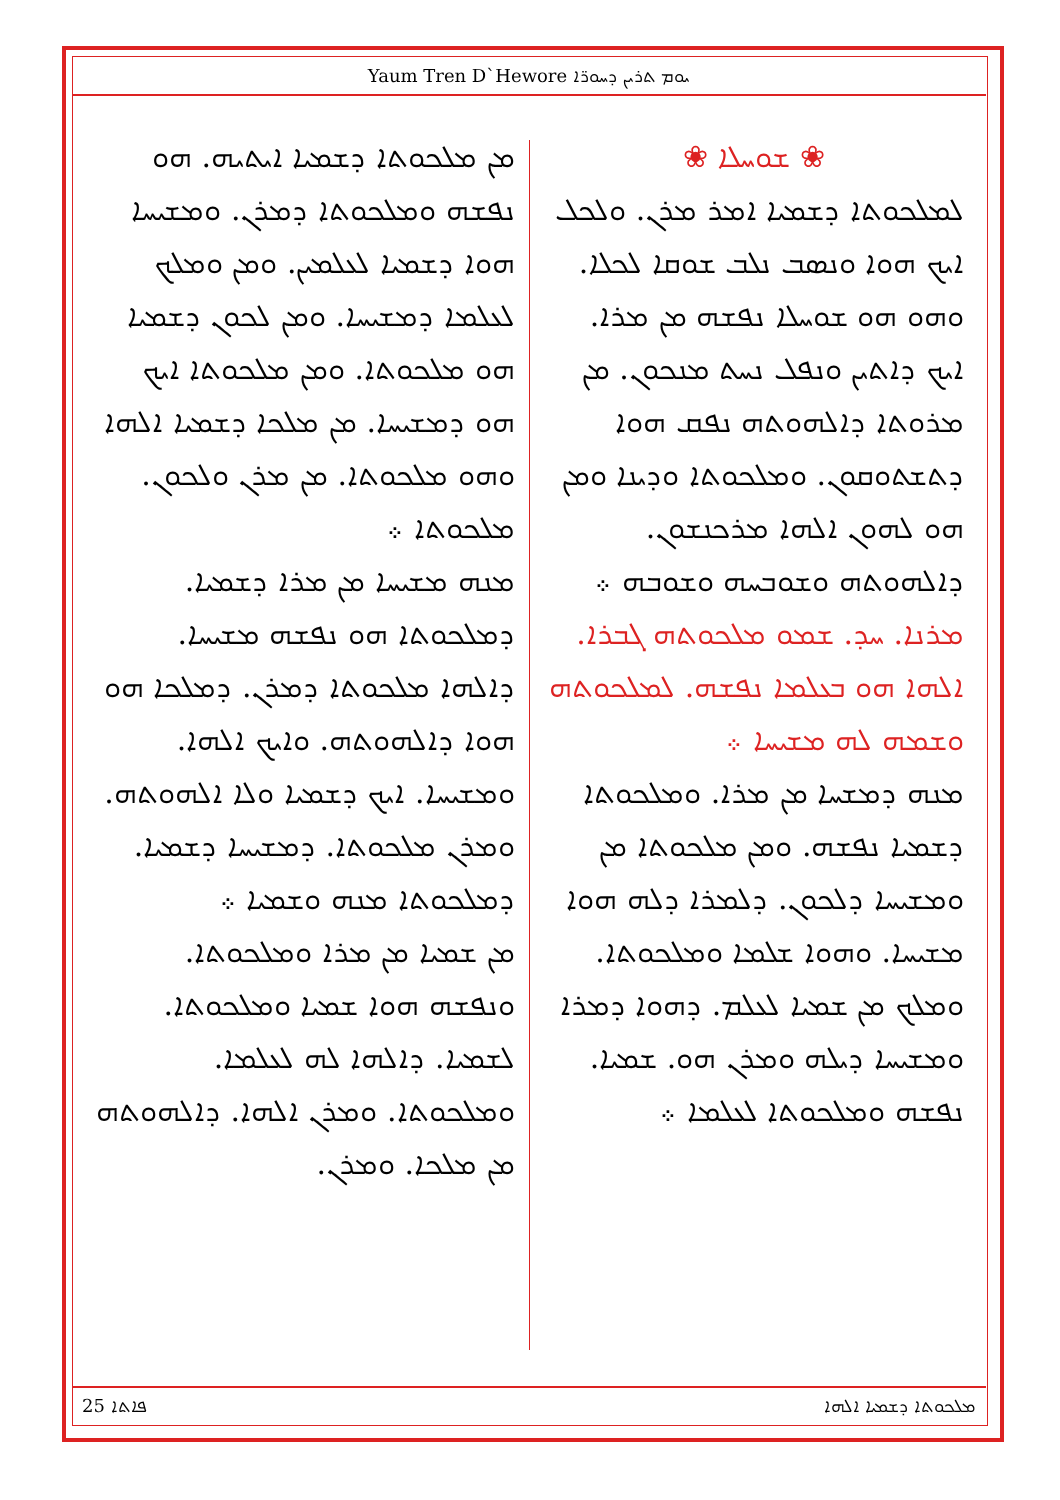Yaum Tren D`Hewore ܝܘܡ ܬܪܝܢ ܕܚܘܪ̈ܐ
❀ ܫܘܚܠܐ ❀
ܠܡܠܟܘܬܐ ܕܫܡܝܐ ܐܡܪ ܡܪܢ. ܘܠܟܠ ܐܝܟ ܗܘܐ ܘܢܣܒ ܢܠܒ ܫܘܩܐ ܠܟܠܐ. ܘܗܘ ܗܘ ܫܘܚܠܐ ܢܦܫܗ ܡܢ ܡܪܐ. ܐܝܟ ܕܐܬܝܢ ܘܢܦܠ ܢܚܬ ܡܢܟܘܢ. ܡܢ ܡܪܘܬܐ ܕܐܠܗܘܬܗ ܢܦܩ ܗܘܐ ܕܬܫܬܘܩܘܢ. ܘܡܠܟܘܬܐ ܘܕܝܢܐ ܘܡܢ ܗܘ ܠܗܘܢ ܐܠܗܐ ܡܪܟܢܫܘܢ. ܕܐܠܗܘܬܗ ܘܫܘܒܚܗ ܘܫܘܒܗ ܀
ܡܪܢܐ. ܚܕ. ܫܡܘ ܡܠܟܘܬܗ ܓܒܪܐ. ܐܠܗܐ ܗܘ ܒܥܠܡܐ ܢܦܫܗ. ܠܡܠܟܘܬܗ ܘܫܡܗ ܠܗ ܡܫܝܚܐ ܀
ܡܢܗ ܕܡܫܚܐ ܡܢ ܡܪܐ. ܘܡܠܟܘܬܐ ܕܫܡܝܐ ܢܦܫܗ. ܘܡܢ ܡܠܟܘܬܐ ܡܢ ܘܡܫܝܚܐ ܕܠܟܘܢ. ܕܠܡܪܐ ܕܠܗ ܗܘܐ ܡܫܝܚܐ. ܘܗܘܐ ܫܠܡܐ ܘܡܠܟܘܬܐ. ܘܡܠܟ ܡܢ ܫܡܝܐ ܠܥܠܡ. ܕܗܘܐ ܕܡܪܐ ܘܡܫܝܚܐ ܕܝܠܗ ܘܡܪܢ ܗܘ. ܫܡܝܐ. ܢܦܫܗ ܘܡܠܟܘܬܐ ܠܥܠܡܐ ܀
ܡܢ ܡܠܟܘܬܐ ܕܫܡܝܐ ܐܝܬܝܗ. ܗܘ ܢܦܫܗ ܘܡܠܟܘܬܐ ܕܡܪܢ. ܘܡܫܝܚܐ ܗܘܐ ܕܫܡܝܐ ܠܥܠܡܝܢ. ܘܡܢ ܘܡܠܟ ܠܥܠܡܐ ܕܡܫܝܚܐ. ܘܡܢ ܠܟܘܢ ܕܫܡܝܐ ܗܘ ܡܠܟܘܬܐ. ܘܡܢ ܡܠܟܘܬܐ ܐܝܟ ܗܘ ܕܡܫܝܚܐ. ܡܢ ܡܠܟܐ ܕܫܡܝܐ ܐܠܗܐ ܘܗܘ ܡܠܟܘܬܐ. ܡܢ ܡܪܢ ܘܠܟܘܢ. ܡܠܟܘܬܐ ܀
ܡܢܗ ܡܫܝܚܐ ܡܢ ܡܪܐ ܕܫܡܝܐ. ܕܡܠܟܘܬܐ ܗܘ ܢܦܫܗ ܡܫܝܚܐ. ܕܐܠܗܐ ܡܠܟܘܬܐ ܕܡܪܢ. ܕܡܠܟܐ ܗܘ ܗܘܐ ܕܐܠܗܘܬܗ. ܘܐܝܟ ܐܠܗܐ. ܘܡܫܝܚܐ. ܐܝܟ ܕܫܡܝܐ ܘܠܐ ܐܠܗܘܬܗ. ܘܡܪܢ ܡܠܟܘܬܐ. ܕܡܫܝܚܐ ܕܫܡܝܐ. ܕܡܠܟܘܬܐ ܡܢܗ ܘܫܡܝܐ ܀
ܡܢ ܫܡܝܐ ܡܢ ܡܪܐ ܘܡܠܟܘܬܐ. ܘܢܦܫܗ ܗܘܐ ܫܡܝܐ ܘܡܠܟܘܬܐ. ܠܫܡܝܐ. ܕܐܠܗܐ ܠܗ ܠܥܠܡܐ. ܘܡܠܟܘܬܐ. ܘܡܪܢ ܐܠܗܐ. ܕܐܠܗܘܬܗ ܡܢ ܡܠܟܐ. ܘܡܪܢ.
25 ܦܐܬܐ ܡܠܟܘܬܐ ܕܫܡܝܐ ܐܠܗܐ